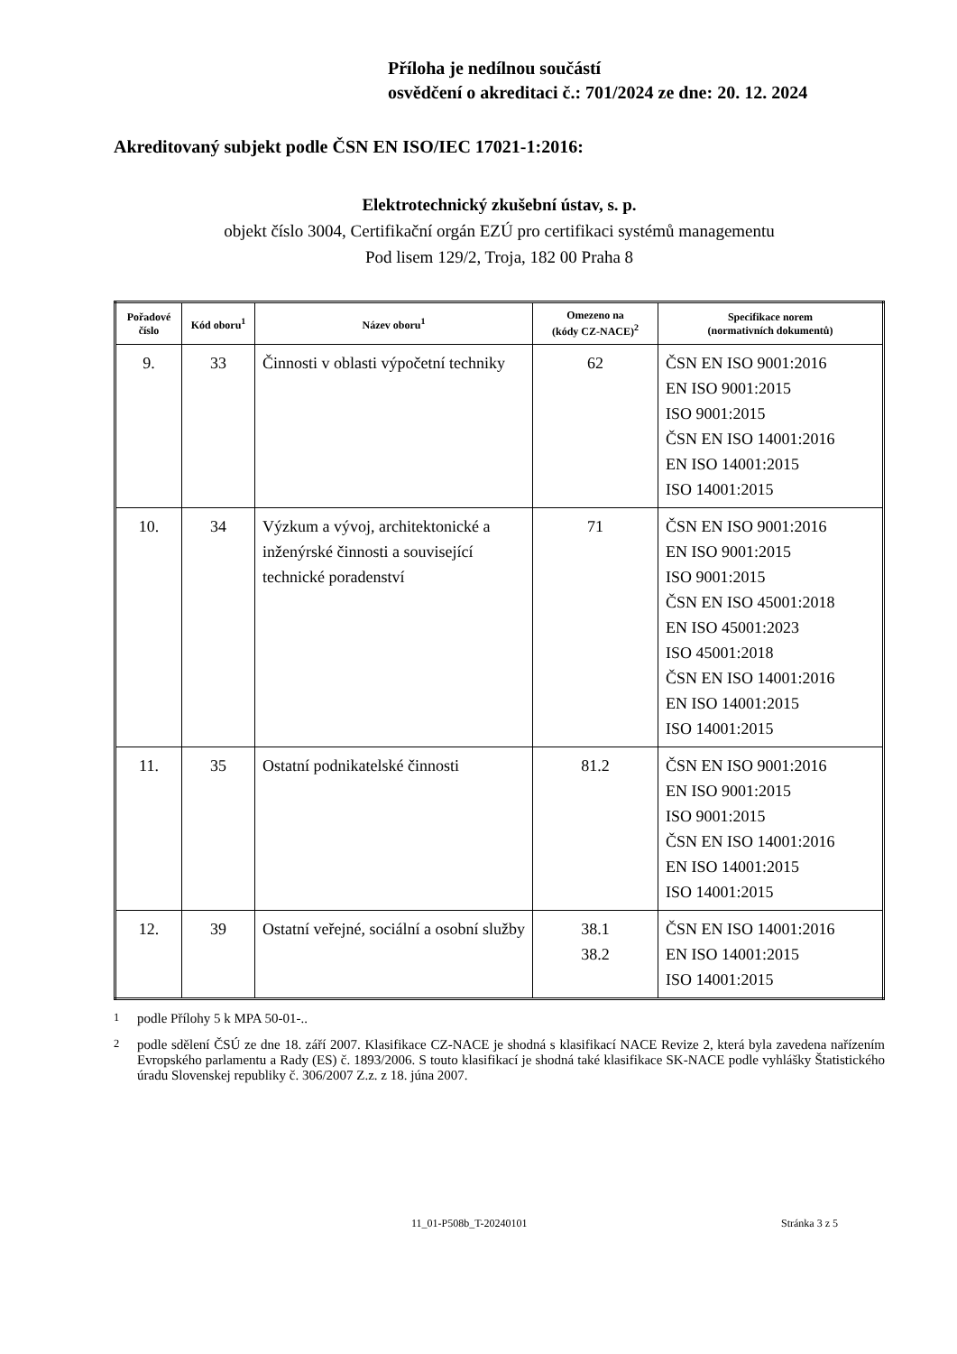Příloha je nedílnou součástí
osvědčení o akreditaci č.: 701/2024 ze dne: 20. 12. 2024
Akreditovaný subjekt podle ČSN EN ISO/IEC 17021-1:2016:
Elektrotechnický zkušební ústav, s. p.
objekt číslo 3004, Certifikační orgán EZÚ pro certifikaci systémů managementu
Pod lisem 129/2, Troja, 182 00 Praha 8
| Pořadové číslo | Kód oboru<sup>1</sup> | Název oboru<sup>1</sup> | Omezeno na (kódy CZ-NACE)<sup>2</sup> | Specifikace norem (normativních dokumentů) |
| --- | --- | --- | --- | --- |
| 9. | 33 | Činnosti v oblasti výpočetní techniky | 62 | ČSN EN ISO 9001:2016 EN ISO 9001:2015 ISO 9001:2015 ČSN EN ISO 14001:2016 EN ISO 14001:2015 ISO 14001:2015 |
| 10. | 34 | Výzkum a vývoj, architektonické a inženýrské činnosti a související technické poradenství | 71 | ČSN EN ISO 9001:2016 EN ISO 9001:2015 ISO 9001:2015 ČSN EN ISO 45001:2018 EN ISO 45001:2023 ISO 45001:2018 ČSN EN ISO 14001:2016 EN ISO 14001:2015 ISO 14001:2015 |
| 11. | 35 | Ostatní podnikatelské činnosti | 81.2 | ČSN EN ISO 9001:2016 EN ISO 9001:2015 ISO 9001:2015 ČSN EN ISO 14001:2016 EN ISO 14001:2015 ISO 14001:2015 |
| 12. | 39 | Ostatní veřejné, sociální a osobní služby | 38.1 38.2 | ČSN EN ISO 14001:2016 EN ISO 14001:2015 ISO 14001:2015 |
<sup>1</sup> podle Přílohy 5 k MPA 50-01-..
<sup>2</sup> podle sdělení ČSÚ ze dne 18. září 2007. Klasifikace CZ-NACE je shodná s klasifikací NACE Revize 2, která byla zavedena nařízením Evropského parlamentu a Rady (ES) č. 1893/2006. S touto klasifikací je shodná také klasifikace SK-NACE podle vyhlášky Štatistického úradu Slovenskej republiky č. 306/2007 Z.z. z 18. júna 2007.
11_01-P508b_T-20240101 Stránka 3 z 5